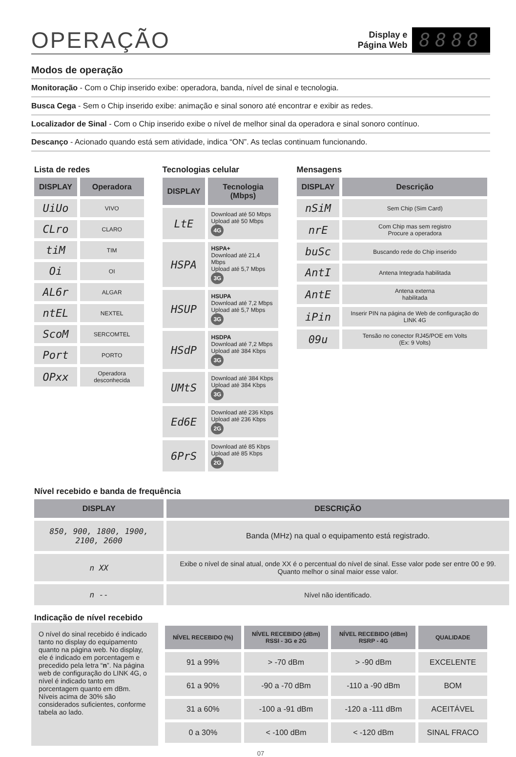OPERAÇÃO
Display e
Página Web
8888
Modos de operação
Monitoração - Com o Chip inserido exibe: operadora, banda, nível de sinal e tecnologia.
Busca Cega - Sem o Chip inserido exibe: animação e sinal sonoro até encontrar e exibir as redes.
Localizador de Sinal - Com o Chip inserido exibe o nível de melhor sinal da operadora e sinal sonoro contínuo.
Descanço - Acionado quando está sem atividade, indica “ON”. As teclas continuam funcionando.
Lista de redes
| DISPLAY | Operadora |
| --- | --- |
| UiUo | VIVO |
| CLro | CLARO |
| tiM | TIM |
| Oi | OI |
| AL6r | ALGAR |
| ntEL | NEXTEL |
| ScoM | SERCOMTEL |
| Port | PORTO |
| OPxx | Operadora desconhecida |
Tecnologias celular
| DISPLAY | Tecnologia (Mbps) |
| --- | --- |
| LtE | Download até 50 Mbps Upload até 50 Mbps 4G |
| HSPA | HSPA+ Download até 21,4 Mbps Upload até 5,7 Mbps 3G |
| HSUP | HSUPA Download até 7,2 Mbps Upload até 5,7 Mbps 3G |
| HSdP | HSDPA Download até 7,2 Mbps Upload até 384 Kbps 3G |
| UMtS | Download até 384 Kbps Upload até 384 Kbps 3G |
| Ed6E | Download até 236 Kbps Upload até 236 Kbps 2G |
| 6PrS | Download até 85 Kbps Upload até 85 Kbps 2G |
Mensagens
| DISPLAY | Descrição |
| --- | --- |
| nSiM | Sem Chip (Sim Card) |
| nrE | Com Chip mas sem registro Procure a operadora |
| buSc | Buscando rede do Chip inserido |
| AntI | Antena Integrada habilitada |
| AntE | Antena externa habilitada |
| iPin | Inserir PIN na página de Web de configuração do LINK 4G |
| 09u | Tensão no conector RJ45/POE em Volts (Ex: 9 Volts) |
Nível recebido e banda de frequência
| DISPLAY | DESCRIÇÃO |
| --- | --- |
| 850, 900, 1800, 1900, 2100, 2600 | Banda (MHz) na qual o equipamento está registrado. |
| n XX | Exibe o nível de sinal atual, onde XX é o percentual do nível de sinal. Esse valor pode ser entre 00 e 99. Quanto melhor o sinal maior esse valor. |
| n -- | Nível não identificado. |
Indicação de nível recebido
O nível do sinal recebido é indicado tanto no display do equipamento quanto na página web. No display, ele é indicado em porcentagem e precedido pela letra “n”. Na página web de configuração do LINK 4G, o nível é indicado tanto em porcentagem quanto em dBm. Níveis acima de 30% são considerados suficientes, conforme tabela ao lado.
| NÍVEL RECEBIDO (%) | NÍVEL RECEBIDO (dBm) RSSI - 3G e 2G | NÍVEL RECEBIDO (dBm) RSRP - 4G | QUALIDADE |
| --- | --- | --- | --- |
| 91 a 99% | > -70 dBm | > -90 dBm | EXCELENTE |
| 61 a 90% | -90 a -70 dBm | -110 a -90 dBm | BOM |
| 31 a 60% | -100 a -91 dBm | -120 a -111 dBm | ACEITÁVEL |
| 0 a 30% | < -100 dBm | < -120 dBm | SINAL FRACO |
07